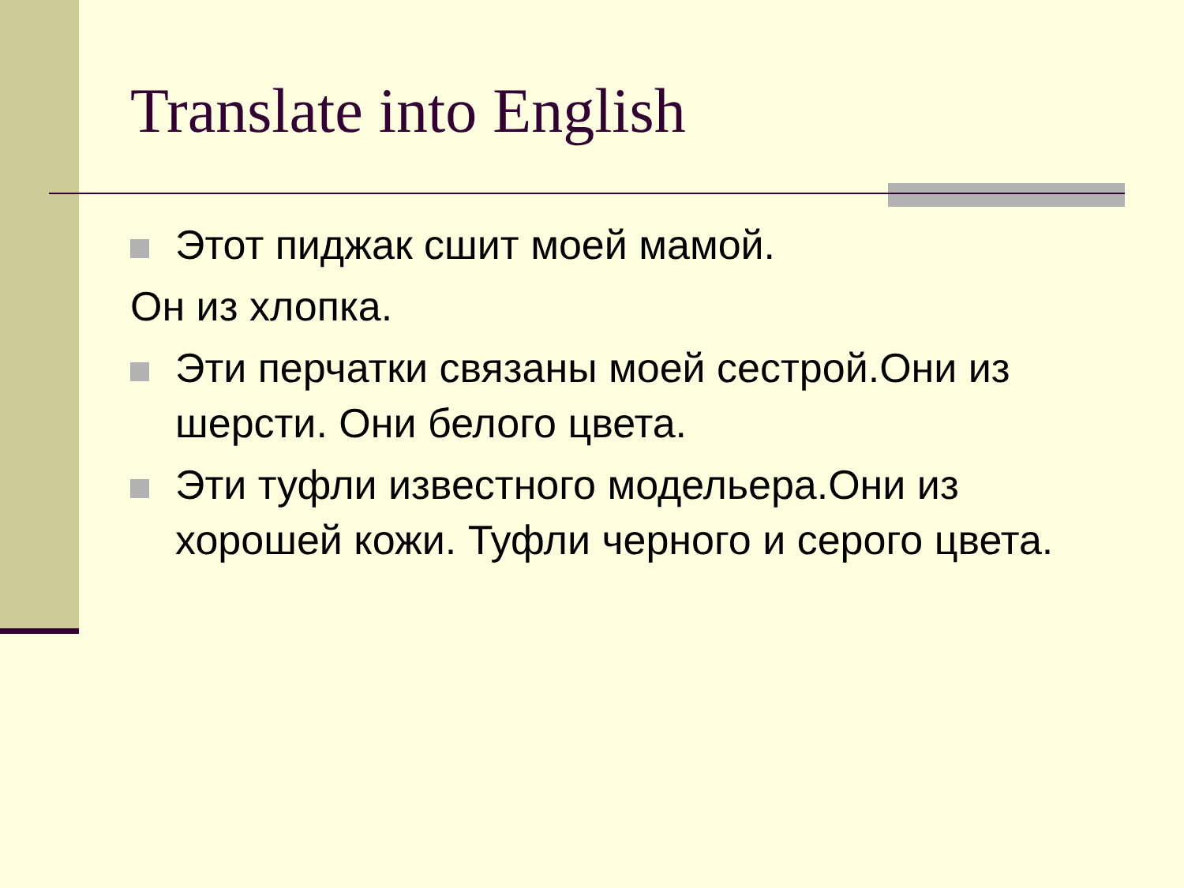Translate into English
Этот пиджак сшит моей мамой.
Он из хлопка.
Эти перчатки связаны моей сестрой.Они из шерсти. Они белого цвета.
Эти туфли известного модельера.Они из хорошей кожи. Туфли черного и серого цвета.